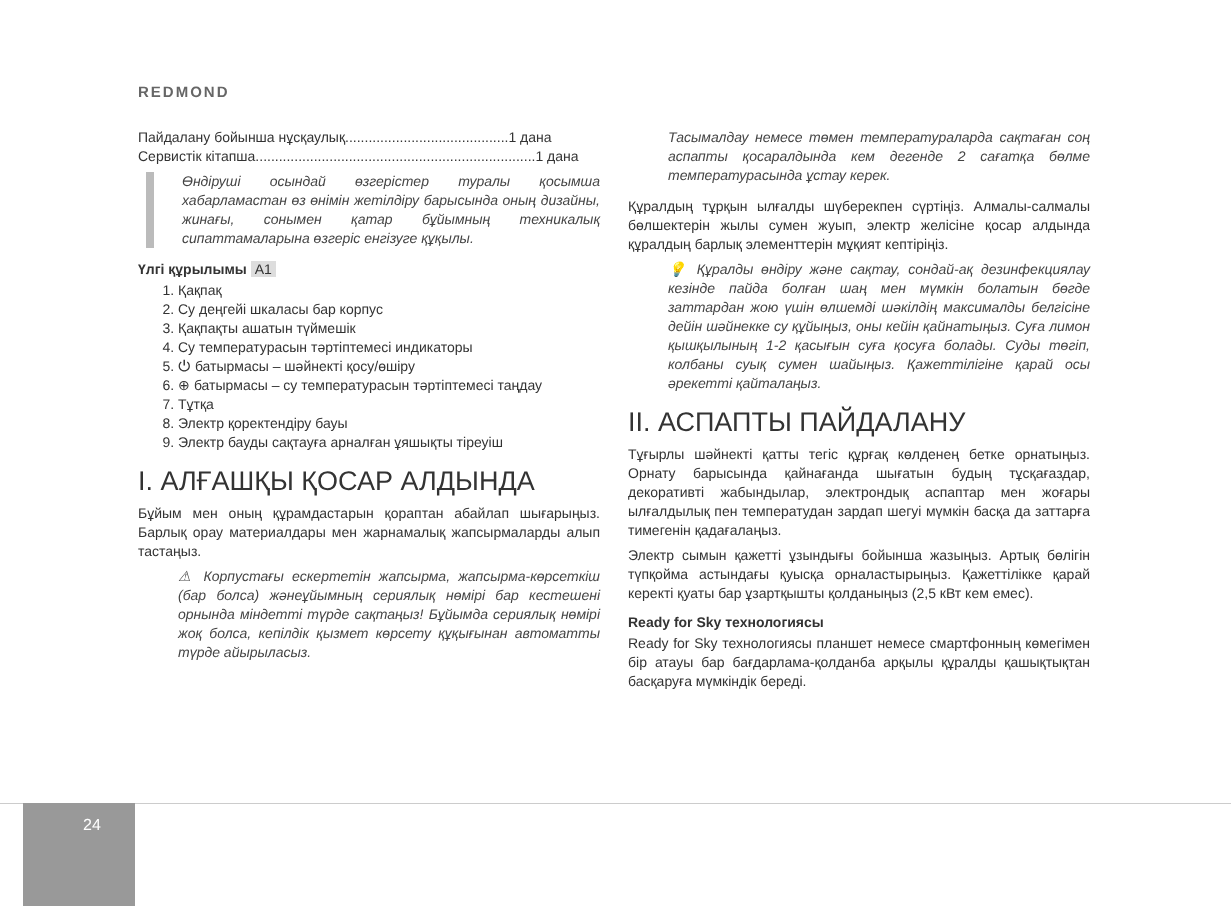REDMOND
Пайдалану бойынша нұсқаулық..........................................1 дана
Сервистік кітапша........................................................................1 дана
Өндіруші осындай өзгерістер туралы қосымша хабарламастан өз өнімін жетілдіру барысында оның дизайны, жинағы, сонымен қатар бұйымның техникалық сипаттамаларына өзгеріс енгізуге құқылы.
Үлгі құрылымы A1
1. Қақпақ
2. Су деңгейі шкаласы бар корпус
3. Қақпақты ашатын түймешік
4. Су температурасын тәртіптемесі индикаторы
5. ⏻ батырмасы – шәйнекті қосу/өшіру
6. ⊕ батырмасы – су температурасын тәртіптемесі таңдау
7. Тұтқа
8. Электр қоректендіру бауы
9. Электр бауды сақтауға арналған ұяшықты тіреуіш
I. АЛҒАШҚЫ ҚОСАР АЛДЫНДА
Бұйым мен оның құрамдастарын қораптан абайлап шығарыңыз. Барлық орау материалдары мен жарнамалық жапсырмаларды алып тастаңыз.
⚠ Корпустағы ескертетін жапсырма, жапсырма-көрсеткіш (бар болса) жәнеұйымның сериялық нөмірі бар кестешені орнында міндетті түрде сақтаңыз! Бұйымда сериялық нөмірі жоқ болса, кепілдік қызмет көрсету құқығынан автоматты түрде айырыласыз.
Тасымалдау немесе төмен температураларда сақтаған соң аспапты қосаралдында кем дегенде 2 сағатқа бөлме температурасында ұстау керек.
Құралдың тұрқын ылғалды шүберекпен сүртіңіз. Алмалы-салмалы бөлшектерін жылы сумен жуып, электр желісіне қосар алдында құралдың барлық элементтерін мұқият кептіріңіз.
💡 Құралды өндіру және сақтау, сондай-ақ дезинфекциялау кезінде пайда болған шаң мен мүмкін болатын бөгде заттардан жою үшін өлшемді шәкілдің максималды белгісіне дейін шәйнекке су құйыңыз, оны кейін қайнатыңыз. Суға лимон қышқылының 1-2 қасығын суға қосуға болады. Суды төгіп, колбаны суық сумен шайыңыз. Қажеттілігіне қарай осы әрекетті қайталаңыз.
II. АСПАПТЫ ПАЙДАЛАНУ
Тұғырлы шәйнекті қатты тегіс құрғақ көлденең бетке орнатыңыз. Орнату барысында қайнағанда шығатын будың тұсқағаздар, декоративті жабындылар, электрондық аспаптар мен жоғары ылғалдылық пен температудан зардап шегуі мүмкін басқа да заттарға тимегенін қадағалаңыз.
Электр сымын қажетті ұзындығы бойынша жазыңыз. Артық бөлігін түпқойма астындағы қуысқа орналастырыңыз. Қажеттілікке қарай керекті қуаты бар ұзартқышты қолданыңыз (2,5 кВт кем емес).
Ready for Sky технологиясы
Ready for Sky технологиясы планшет немесе смартфонның көмегімен бір атауы бар бағдарлама-қолданба арқылы құралды қашықтықтан басқаруға мүмкіндік береді.
24